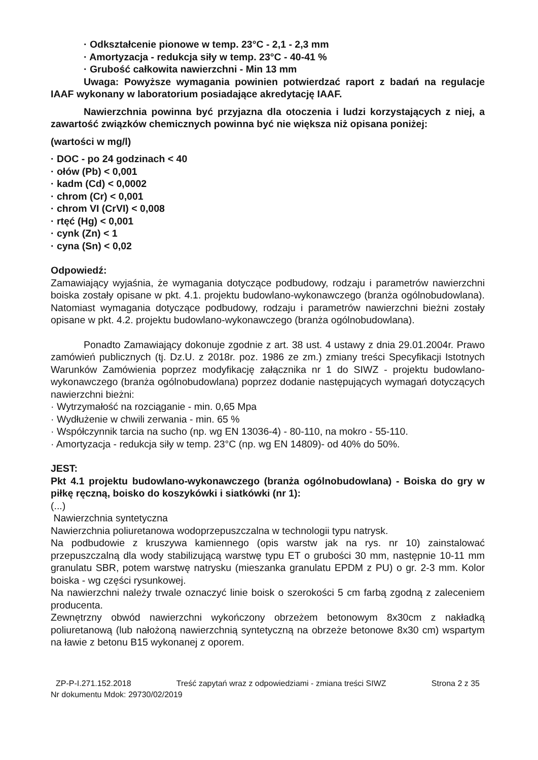· Odkształcenie pionowe w temp. 23°C - 2,1 - 2,3 mm
· Amortyzacja - redukcja siły w temp. 23°C - 40-41 %
· Grubość całkowita nawierzchni - Min 13 mm
Uwaga: Powyższe wymagania powinien potwierdzać raport z badań na regulacje IAAF wykonany w laboratorium posiadające akredytację IAAF.
Nawierzchnia powinna być przyjazna dla otoczenia i ludzi korzystających z niej, a zawartość związków chemicznych powinna być nie większa niż opisana poniżej:
(wartości w mg/l)
· DOC - po 24 godzinach < 40
· ołów (Pb) < 0,001
· kadm (Cd) < 0,0002
· chrom (Cr) < 0,001
· chrom VI (CrVI) < 0,008
· rtęć (Hg) < 0,001
· cynk (Zn) < 1
· cyna (Sn) < 0,02
Odpowiedź:
Zamawiający wyjaśnia, że wymagania dotyczące podbudowy, rodzaju i parametrów nawierzchni boiska zostały opisane w pkt. 4.1. projektu budowlano-wykonawczego (branża ogólnobudowlana). Natomiast wymagania dotyczące podbudowy, rodzaju i parametrów nawierzchni bieżni zostały opisane w pkt. 4.2. projektu budowlano-wykonawczego (branża ogólnobudowlana).
Ponadto Zamawiający dokonuje zgodnie z art. 38 ust. 4 ustawy z dnia 29.01.2004r. Prawo zamówień publicznych (tj. Dz.U. z 2018r. poz. 1986 ze zm.) zmiany treści Specyfikacji Istotnych Warunków Zamówienia poprzez modyfikację załącznika nr 1 do SIWZ - projektu budowlano-wykonawczego (branża ogólnobudowlana) poprzez dodanie następujących wymagań dotyczących nawierzchni bieżni:
· Wytrzymałość na rozciąganie - min. 0,65 Mpa
· Wydłużenie w chwili zerwania - min. 65 %
· Współczynnik tarcia na sucho (np. wg EN 13036-4) - 80-110, na mokro - 55-110.
· Amortyzacja - redukcja siły w temp. 23°C (np. wg EN 14809)- od 40% do 50%.
JEST:
Pkt 4.1 projektu budowlano-wykonawczego (branża ogólnobudowlana) - Boiska do gry w piłkę ręczną, boisko do koszykówki i siatkówki (nr 1):
(...)
Nawierzchnia syntetyczna
Nawierzchnia poliuretanowa wodoprzepuszczalna w technologii typu natrysk.
Na podbudowie z kruszywa kamiennego (opis warstw jak na rys. nr 10) zainstalować przepuszczalną dla wody stabilizującą warstwę typu ET o grubości 30 mm, następnie 10-11 mm granulatu SBR, potem warstwę natrysku (mieszanka granulatu EPDM z PU) o gr. 2-3 mm. Kolor boiska - wg części rysunkowej.
Na nawierzchni należy trwale oznaczyć linie boisk o szerokości 5 cm farbą zgodną z zaleceniem producenta.
Zewnętrzny obwód nawierzchni wykończony obrzeżem betonowym 8x30cm z nakładką poliuretanową (lub nałożoną nawierzchnią syntetyczną na obrzeże betonowe 8x30 cm) wspartym na ławie z betonu B15 wykonanej z oporem.
ZP-P-I.271.152.2018 Treść zapytań wraz z odpowiedziami - zmiana treści SIWZ Strona 2 z 35
Nr dokumentu Mdok: 29730/02/2019